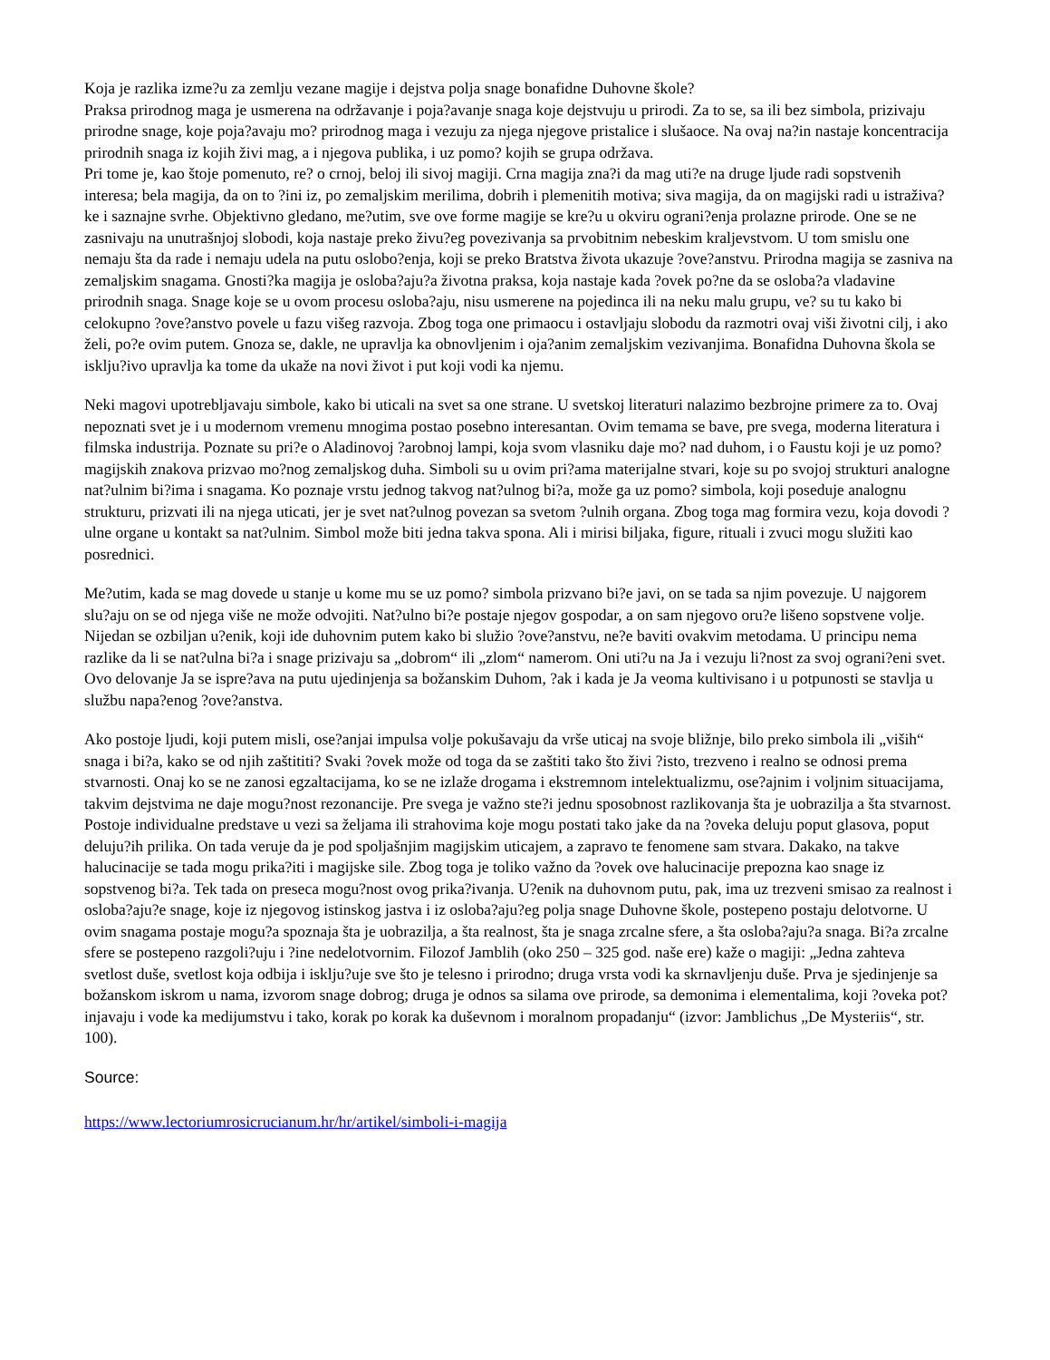Koja je razlika izme?u za zemlju vezane magije i dejstva polja snage bonafidne Duhovne škole?
Praksa prirodnog maga je usmerena na održavanje i poja?avanje snaga koje dejstvuju u prirodi. Za to se, sa ili bez simbola, prizivaju prirodne snage, koje poja?avaju mo? prirodnog maga i vezuju za njega njegove pristalice i slušaoce. Na ovaj na?in nastaje koncentracija prirodnih snaga iz kojih živi mag, a i njegova publika, i uz pomo? kojih se grupa održava.
Pri tome je, kao štoje pomenuto, re? o crnoj, beloj ili sivoj magiji. Crna magija zna?i da mag uti?e na druge ljude radi sopstvenih interesa; bela magija, da on to ?ini iz, po zemaljskim merilima, dobrih i plemenitih motiva; siva magija, da on magijski radi u istraživa?ke i saznajne svrhe. Objektivno gledano, me?utim, sve ove forme magije se kre?u u okviru ograni?enja prolazne prirode. One se ne zasnivaju na unutrašnjoj slobodi, koja nastaje preko živu?eg povezivanja sa prvobitnim nebeskim kraljevstvom. U tom smislu one nemaju šta da rade i nemaju udela na putu oslobo?enja, koji se preko Bratstva života ukazuje ?ove?anstvu. Prirodna magija se zasniva na zemaljskim snagama. Gnosti?ka magija je osloba?aju?a životna praksa, koja nastaje kada ?ovek po?ne da se osloba?a vladavine prirodnih snaga. Snage koje se u ovom procesu osloba?aju, nisu usmerene na pojedinca ili na neku malu grupu, ve? su tu kako bi celokupno ?ove?anstvo povele u fazu višeg razvoja. Zbog toga one primaocu i ostavljaju slobodu da razmotri ovaj viši životni cilj, i ako želi, po?e ovim putem. Gnoza se, dakle, ne upravlja ka obnovljenim i oja?anim zemaljskim vezivanjima. Bonafidna Duhovna škola se isklju?ivo upravlja ka tome da ukaže na novi život i put koji vodi ka njemu.
Neki magovi upotrebljavaju simbole, kako bi uticali na svet sa one strane. U svetskoj literaturi nalazimo bezbrojne primere za to. Ovaj nepoznati svet je i u modernom vremenu mnogima postao posebno interesantan. Ovim temama se bave, pre svega, moderna literatura i filmska industrija. Poznate su pri?e o Aladinovoj ?arobnoj lampi, koja svom vlasniku daje mo? nad duhom, i o Faustu koji je uz pomo? magijskih znakova prizvao mo?nog zemaljskog duha. Simboli su u ovim pri?ama materijalne stvari, koje su po svojoj strukturi analogne nat?ulnim bi?ima i snagama. Ko poznaje vrstu jednog takvog nat?ulnog bi?a, može ga uz pomo? simbola, koji poseduje analognu strukturu, prizvati ili na njega uticati, jer je svet nat?ulnog povezan sa svetom ?ulnih organa. Zbog toga mag formira vezu, koja dovodi ?ulne organe u kontakt sa nat?ulnim. Simbol može biti jedna takva spona. Ali i mirisi biljaka, figure, rituali i zvuci mogu služiti kao posrednici.
Me?utim, kada se mag dovede u stanje u kome mu se uz pomo? simbola prizvano bi?e javi, on se tada sa njim povezuje. U najgorem slu?aju on se od njega više ne može odvojiti. Nat?ulno bi?e postaje njegov gospodar, a on sam njegovo oru?e lišeno sopstvene volje.
Nijedan se ozbiljan u?enik, koji ide duhovnim putem kako bi služio ?ove?anstvu, ne?e baviti ovakvim metodama. U principu nema razlike da li se nat?ulna bi?a i snage prizivaju sa „dobrom“ ili „zlom“ namerom. Oni uti?u na Ja i vezuju li?nost za svoj ograni?eni svet. Ovo delovanje Ja se ispre?ava na putu ujedinjenja sa božanskim Duhom, ?ak i kada je Ja veoma kultivisano i u potpunosti se stavlja u službu napa?enog ?ove?anstva.
Ako postoje ljudi, koji putem misli, ose?anjai impulsa volje pokušavaju da vrše uticaj na svoje bližnje, bilo preko simbola ili „viših“ snaga i bi?a, kako se od njih zaštititi? Svaki ?ovek može od toga da se zaštiti tako što živi ?isto, trezveno i realno se odnosi prema stvarnosti. Onaj ko se ne zanosi egzaltacijama, ko se ne izlaže drogama i ekstremnom intelektualizmu, ose?ajnim i voljnim situacijama, takvim dejstvima ne daje mogu?nost rezonancije. Pre svega je važno ste?i jednu sposobnost razlikovanja šta je uobrazilja a šta stvarnost. Postoje individualne predstave u vezi sa željama ili strahovima koje mogu postati tako jake da na ?oveka deluju poput glasova, poput deluju?ih prilika. On tada veruje da je pod spoljašnjim magijskim uticajem, a zapravo te fenomene sam stvara. Dakako, na takve halucinacije se tada mogu prika?iti i magijske sile. Zbog toga je toliko važno da ?ovek ove halucinacije prepozna kao snage iz sopstvenog bi?a. Tek tada on preseca mogu?nost ovog prika?ivanja. U?enik na duhovnom putu, pak, ima uz trezveni smisao za realnost i osloba?aju?e snage, koje iz njegovog istinskog jastva i iz osloba?aju?eg polja snage Duhovne škole, postepeno postaju delotvorne. U ovim snagama postaje mogu?a spoznaja šta je uobrazilja, a šta realnost, šta je snaga zrcalne sfere, a šta osloba?aju?a snaga. Bi?a zrcalne sfere se postepeno razgoli?uju i ?ine nedelotvornim. Filozof Jamblih (oko 250 – 325 god. naše ere) kaže o magiji: „Jedna zahteva svetlost duše, svetlost koja odbija i isklju?uje sve što je telesno i prirodno; druga vrsta vodi ka skrnavljenju duše. Prva je sjedinjenje sa božanskom iskrom u nama, izvorom snage dobrog; druga je odnos sa silama ove prirode, sa demonima i elementalima, koji ?oveka pot?injavaju i vode ka medijumstvu i tako, korak po korak ka duševnom i moralnom propadanju“ (izvor: Jamblichus „De Mysteriis“, str. 100).
Source:
https://www.lectoriumrosicrucianum.hr/hr/artikel/simboli-i-magija